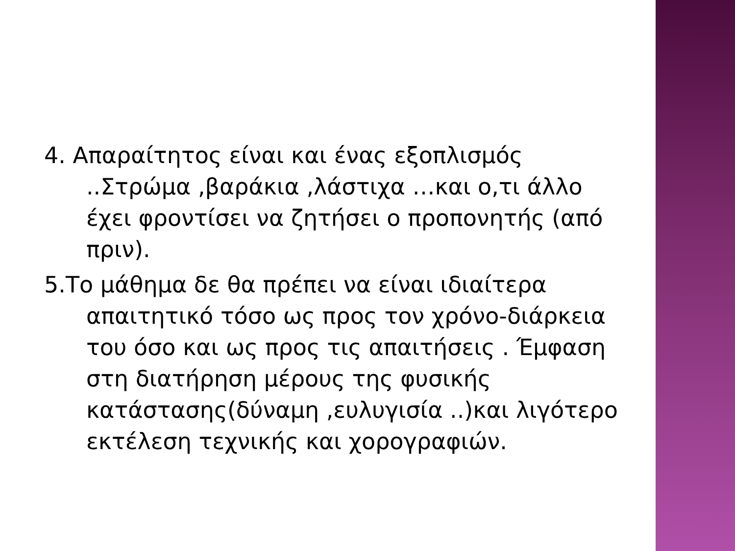4. Απαραίτητος είναι και ένας εξοπλισμός ..Στρώμα ,βαράκια ,λάστιχα …και ο,τι άλλο έχει φροντίσει να ζητήσει ο προπονητής (από πριν).
5.Το μάθημα δε θα πρέπει να είναι ιδιαίτερα απαιτητικό τόσο ως προς τον χρόνο-διάρκεια του όσο και ως προς τις απαιτήσεις . Έμφαση στη διατήρηση μέρους της φυσικής κατάστασης(δύναμη ,ευλυγισία ..)και λιγότερο εκτέλεση τεχνικής και χορογραφιών.